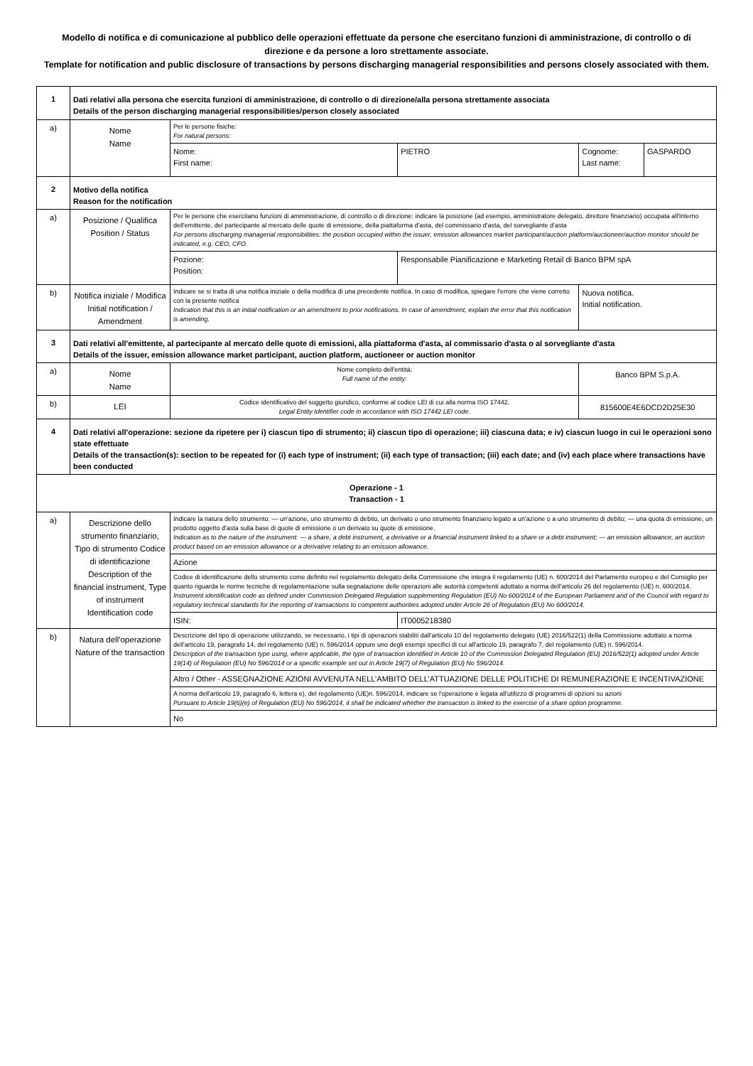Modello di notifica e di comunicazione al pubblico delle operazioni effettuate da persone che esercitano funzioni di amministrazione, di controllo o di direzione e da persone a loro strettamente associate.
Template for notification and public disclosure of transactions by persons discharging managerial responsibilities and persons closely associated with them.
| 1 | Dati relativi alla persona che esercita funzioni di amministrazione, di controllo o di direzione/alla persona strettamente associata Details of the person discharging managerial responsibilities/person closely associated | | | | |
| a) | Nome Name | Per le persone fisiche: For natural persons: | | | |
| | | Nome: First name: | PIETRO | Cognome: Last name: | GASPARDO |
| 2 | Motivo della notifica Reason for the notification | | | | |
| a) | Posizione / Qualifica Position / Status | Per le persone che esercitano funzioni di amministrazione, di controllo o di direzione: indicare la posizione (ad esempio, amministratore delegato, direttore finanziario) occupata all'interno dell'emittente, del partecipante al mercato delle quote di emissione, della piattaforma d'asta, del commissario d'asta, del sorvegliante d'asta For persons discharging managerial responsibilities: the position occupied within the issuer, emission allowances market participant/auction platform/auctioneer/auction monitor should be indicated, e.g. CEO, CFO. | | | |
| | | Pozione: Position: | Responsabile Pianificazione e Marketing Retail di Banco BPM spA | | |
| b) | Notifica iniziale / Modifica Initial notification / Amendment | Indicare se si tratta di una notifica iniziale o della modifica di una precedente notifica. In caso di modifica, spiegare l'errore che viene corretto con la presente notifica Indication that this is an initial notification or an amendment to prior notifications. In case of amendment, explain the error that this notification is amending. | | Nuova notifica. Initial notification. | |
| 3 | Dati relativi all'emittente, al partecipante al mercato delle quote di emissioni, alla piattaforma d'asta, al commissario d'asta o al sorvegliante d'asta Details of the issuer, emission allowance market participant, auction platform, auctioneer or auction monitor | | | | |
| a) | Nome Name | Nome completo dell'entità: Full name of the entity: | | Banco BPM S.p.A. | |
| b) | LEI | Codice identificativo del soggetto giuridico, conforme al codice LEI di cui alla norma ISO 17442. Legal Entity Identifier code in accordance with ISO 17442 LEI code. | | 815600E4E6DCD2D25E30 | |
| 4 | Dati relativi all'operazione: sezione da ripetere per i) ciascun tipo di strumento; ii) ciascun tipo di operazione; iii) ciascuna data; e iv) ciascun luogo in cui le operazioni sono state effettuate Details of the transaction(s): section to be repeated for (i) each type of instrument; (ii) each type of transaction; (iii) each date; and (iv) each place where transactions have been conducted | | | | |
| Operazione - 1 Transaction - 1 | | | | | |
| a) | Descrizione dello strumento finanziario, Tipo di strumento Codice di identificazione Description of the financial instrument, Type of instrument Identification code | Indicare la natura dello strumento: — un'azione, uno strumento di debito, un derivato o uno strumento finanziario legato a un'azione o a uno strumento di debito; — una quota di emissione, un prodotto oggetto d'asta sulla base di quote di emissione o un derivato su quote di emissione. Indication as to the nature of the instrument: — a share, a debt instrument, a derivative or a financial instrument linked to a share or a debt instrument; — an emission allowance, an auction product based on an emission allowance or a derivative relating to an emission allowance. | | | |
| | | Azione | | | |
| | | Codice di identificazione dello strumento come definito nel regolamento delegato della Commissione che integra il regolamento (UE) n. 600/2014 del Parlamento europeo e del Consiglio per quanto riguarda le norme tecniche di regolamentazione sulla segnalazione delle operazioni alle autorità competenti adottato a norma dell'articolo 26 del regolamento (UE) n. 600/2014. Instrument identification code as defined under Commission Delegated Regulation supplementing Regulation (EU) No 600/2014 of the European Parliament and of the Council with regard to regulatory technical standards for the reporting of transactions to competent authorities adopted under Article 26 of Regulation (EU) No 600/2014. | | | |
| | | ISIN: | IT0005218380 | | |
| b) | Natura dell'operazione Nature of the transaction | Descrizione del tipo di operazione utilizzando, se necessario, i tipi di operazioni stabiliti dall'articolo 10 del regolamento delegato (UE) 2016/522(1) della Commissione adottato a norma dell'articolo 19, paragrafo 14, del regolamento (UE) n. 596/2014 oppure uno degli esempi specifici di cui all'articolo 19, paragrafo 7, del regolamento (UE) n. 596/2014. Description of the transaction type using, where applicable, the type of transaction identified in Article 10 of the Commission Delegated Regulation (EU) 2016/522(1) adopted under Article 19(14) of Regulation (EU) No 596/2014 or a specific example set out in Article 19(7) of Regulation (EU) No 596/2014. | | | |
| | | Altro / Other - ASSEGNAZIONE AZIONI AVVENUTA NELL’AMBITO DELL’ATTUAZIONE DELLE POLITICHE DI REMUNERAZIONE E INCENTIVAZIONE | | | |
| | | A norma dell'articolo 19, paragrafo 6, lettera e), del regolamento (UE)n. 596/2014, indicare se l'operazione è legata all'utilizzo di programmi di opzioni su azioni Pursuant to Article 19(6)(e) of Regulation (EU) No 596/2014, it shall be indicated whether the transaction is linked to the exercise of a share option programme. | | | |
| | | No | | | |